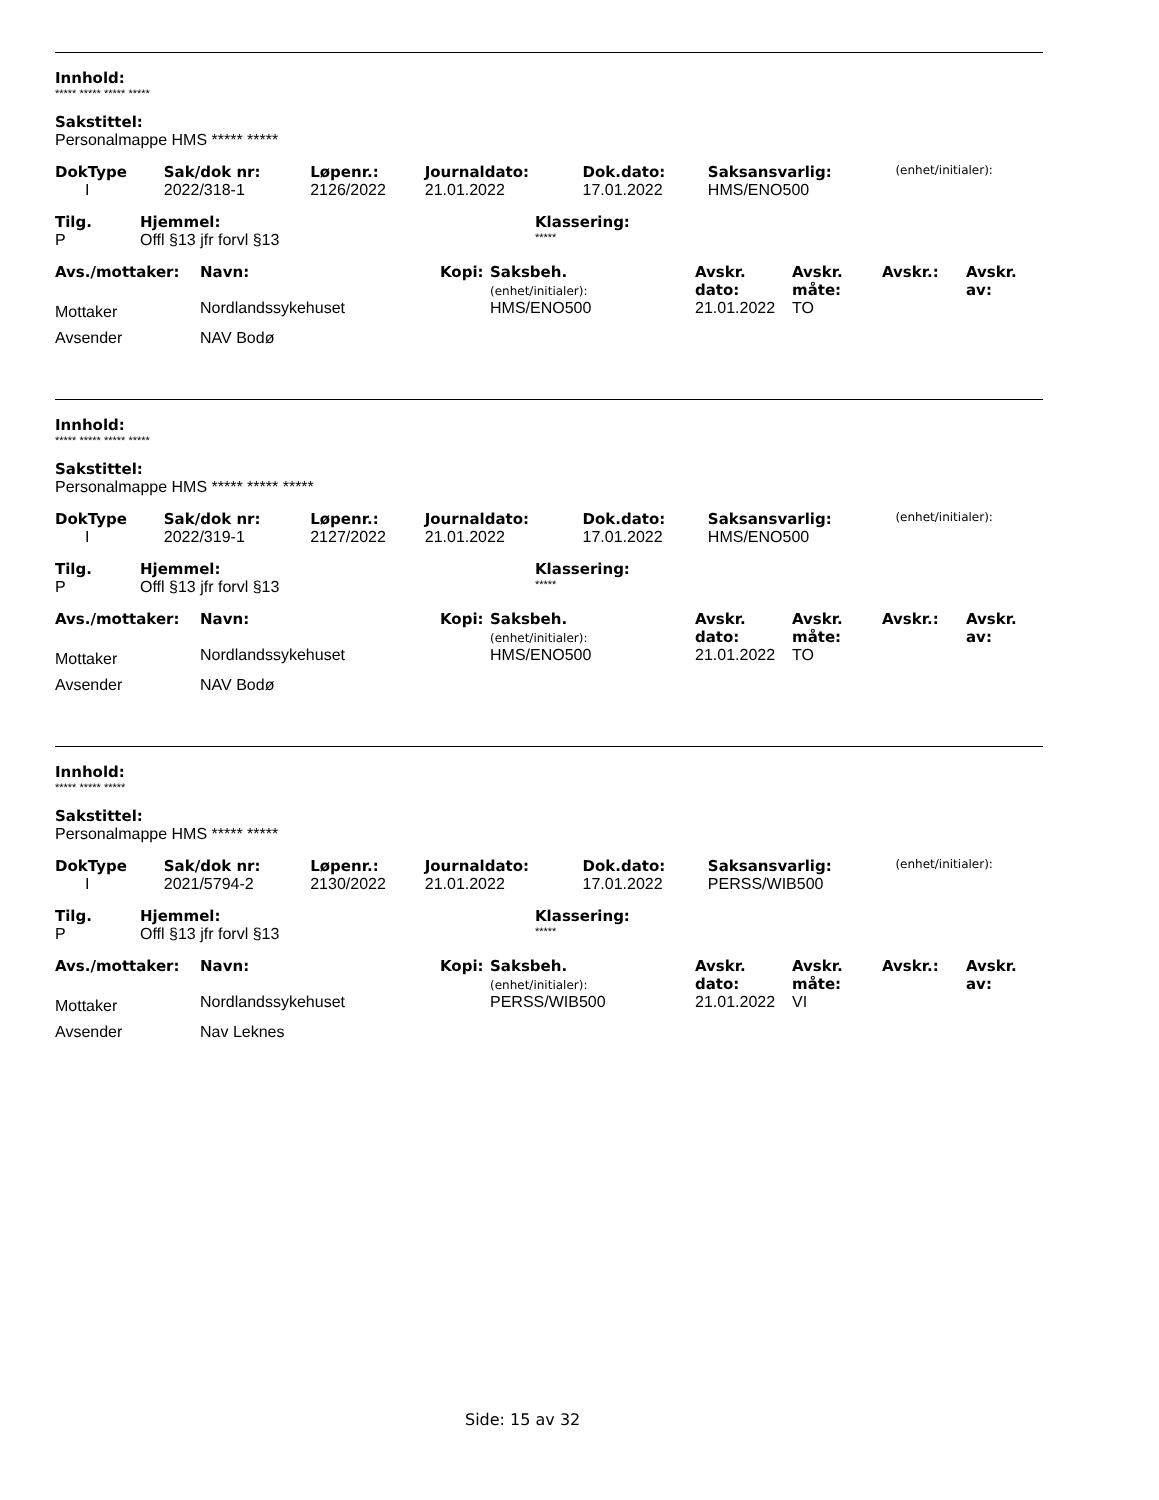Innhold:
***** ***** ***** *****
Sakstittel:
Personalmappe HMS ***** *****
| DokType | Sak/dok nr: | Løpenr.: | Journaldato: | Dok.dato: | Saksansvarlig: | (enhet/initialer): |
| --- | --- | --- | --- | --- | --- | --- |
| I | 2022/318-1 | 2126/2022 | 21.01.2022 | 17.01.2022 | HMS/ENO500 | |
| Tilg. | Hjemmel: | Klassering: |
| --- | --- | --- |
| P | Offl §13 jfr forvl §13 | ***** |
| Avs./mottaker: | Navn: | Kopi: | Saksbeh. (enhet/initialer): | Avskr. dato: | Avskr. måte: | Avskr.: | Avskr. av: |
| --- | --- | --- | --- | --- | --- | --- | --- |
| Mottaker | Nordlandssykehuset | | HMS/ENO500 | 21.01.2022 | TO | | |
| Avsender | NAV Bodø | | | | | | |
Innhold:
***** ***** ***** *****
Sakstittel:
Personalmappe HMS ***** ***** *****
| DokType | Sak/dok nr: | Løpenr.: | Journaldato: | Dok.dato: | Saksansvarlig: | (enhet/initialer): |
| --- | --- | --- | --- | --- | --- | --- |
| I | 2022/319-1 | 2127/2022 | 21.01.2022 | 17.01.2022 | HMS/ENO500 | |
| Tilg. | Hjemmel: | Klassering: |
| --- | --- | --- |
| P | Offl §13 jfr forvl §13 | ***** |
| Avs./mottaker: | Navn: | Kopi: | Saksbeh. (enhet/initialer): | Avskr. dato: | Avskr. måte: | Avskr.: | Avskr. av: |
| --- | --- | --- | --- | --- | --- | --- | --- |
| Mottaker | Nordlandssykehuset | | HMS/ENO500 | 21.01.2022 | TO | | |
| Avsender | NAV Bodø | | | | | | |
Innhold:
***** ***** *****
Sakstittel:
Personalmappe HMS ***** *****
| DokType | Sak/dok nr: | Løpenr.: | Journaldato: | Dok.dato: | Saksansvarlig: | (enhet/initialer): |
| --- | --- | --- | --- | --- | --- | --- |
| I | 2021/5794-2 | 2130/2022 | 21.01.2022 | 17.01.2022 | PERSS/WIB500 | |
| Tilg. | Hjemmel: | Klassering: |
| --- | --- | --- |
| P | Offl §13 jfr forvl §13 | ***** |
| Avs./mottaker: | Navn: | Kopi: | Saksbeh. (enhet/initialer): | Avskr. dato: | Avskr. måte: | Avskr.: | Avskr. av: |
| --- | --- | --- | --- | --- | --- | --- | --- |
| Mottaker | Nordlandssykehuset | | PERSS/WIB500 | 21.01.2022 | VI | | |
| Avsender | Nav Leknes | | | | | | |
Side: 15 av 32